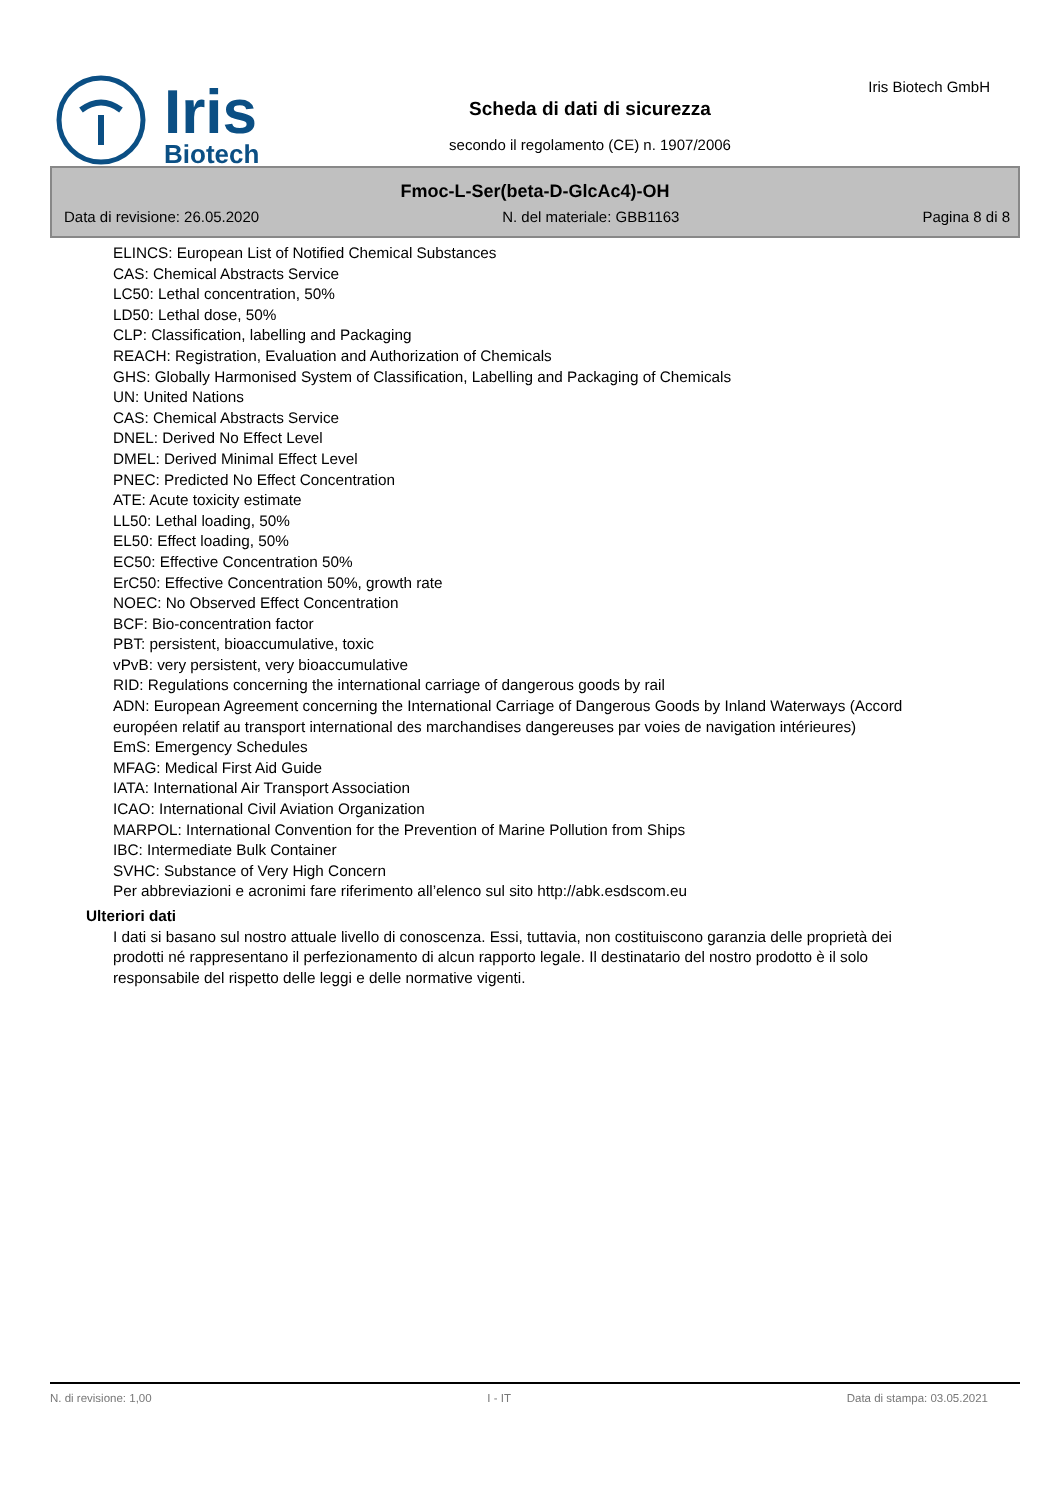Iris
Biotech
Scheda di dati di sicurezza
secondo il regolamento (CE) n. 1907/2006
Iris Biotech GmbH
Fmoc-L-Ser(beta-D-GlcAc4)-OH
Data di revisione: 26.05.2020 N. del materiale: GBB1163 Pagina 8 di 8
ELINCS: European List of Notified Chemical Substances
CAS: Chemical Abstracts Service
LC50: Lethal concentration, 50%
LD50: Lethal dose, 50%
CLP: Classification, labelling and Packaging
REACH: Registration, Evaluation and Authorization of Chemicals
GHS: Globally Harmonised System of Classification, Labelling and Packaging of Chemicals
UN: United Nations
CAS: Chemical Abstracts Service
DNEL: Derived No Effect Level
DMEL: Derived Minimal Effect Level
PNEC: Predicted No Effect Concentration
ATE: Acute toxicity estimate
LL50: Lethal loading, 50%
EL50: Effect loading, 50%
EC50: Effective Concentration 50%
ErC50: Effective Concentration 50%, growth rate
NOEC: No Observed Effect Concentration
BCF: Bio-concentration factor
PBT: persistent, bioaccumulative, toxic
vPvB: very persistent, very bioaccumulative
RID: Regulations concerning the international carriage of dangerous goods by rail
ADN: European Agreement concerning the International Carriage of Dangerous Goods by Inland Waterways (Accord européen relatif au transport international des marchandises dangereuses par voies de navigation intérieures)
EmS: Emergency Schedules
MFAG: Medical First Aid Guide
IATA: International Air Transport Association
ICAO: International Civil Aviation Organization
MARPOL: International Convention for the Prevention of Marine Pollution from Ships
IBC: Intermediate Bulk Container
SVHC: Substance of Very High Concern
Per abbreviazioni e acronimi fare riferimento all’elenco sul sito http://abk.esdscom.eu
Ulteriori dati
I dati si basano sul nostro attuale livello di conoscenza. Essi, tuttavia, non costituiscono garanzia delle proprietà dei prodotti né rappresentano il perfezionamento di alcun rapporto legale. Il destinatario del nostro prodotto è il solo responsabile del rispetto delle leggi e delle normative vigenti.
N. di revisione: 1,00 I - IT Data di stampa: 03.05.2021